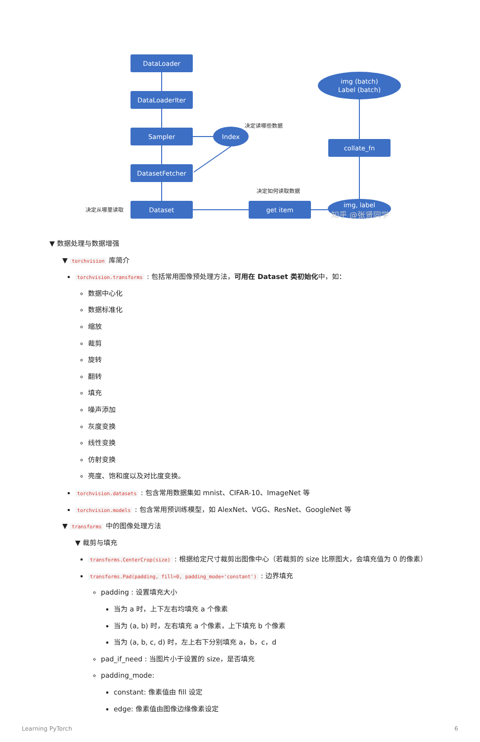DataLoader
DataLoaderIter
Sampler
DatasetFetcher
Dataset
get item
collate_fn
Index
img (batch)
Label (batch)
img, label
决定读哪些数据
决定如何读取数据
决定从哪里读取
知乎 @张贤同学
▼ 数据处理与数据增强
▼ torchvision 库简介
torchvision.transforms : 包括常用图像预处理方法，可用在 Dataset 类初始化中，如：
数据中心化
数据标准化
缩放
裁剪
旋转
翻转
填充
噪声添加
灰度变换
线性变换
仿射变换
亮度、饱和度以及对比度变换。
torchvision.datasets : 包含常用数据集如 mnist、CIFAR-10、ImageNet 等
torchvision.models : 包含常用预训练模型，如 AlexNet、VGG、ResNet、GoogleNet 等
▼ transforms 中的图像处理方法
▼ 裁剪与填充
transforms.CenterCrop(size) : 根据给定尺寸裁剪出图像中心（若裁剪的 size 比原图大，会填充值为 0 的像素）
transforms.Pad(padding, fill=0, padding_mode='constant') : 边界填充
padding : 设置填充大小
当为 a 时，上下左右均填充 a 个像素
当为 (a, b) 时，左右填充 a 个像素，上下填充 b 个像素
当为 (a, b, c, d) 时，左上右下分别填充 a，b，c，d
pad_if_need : 当图片小于设置的 size，是否填充
padding_mode:
constant: 像素值由 fill 设定
edge: 像素值由图像边缘像素设定
Learning PyTorch 6